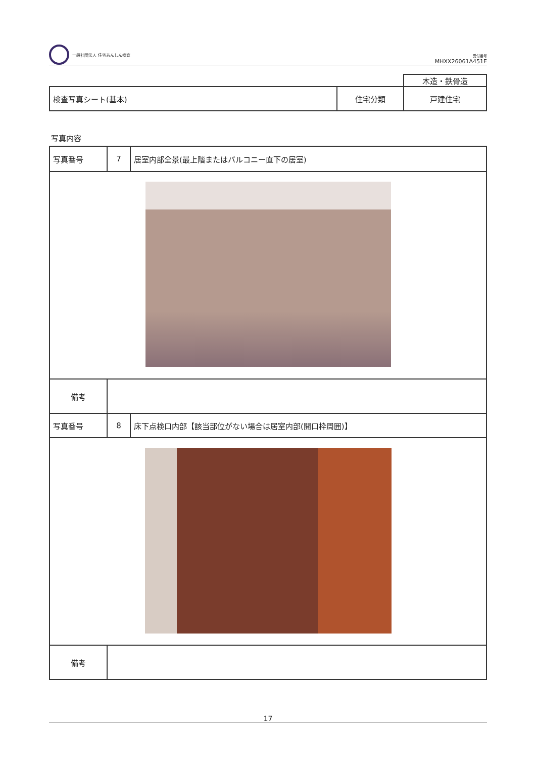一般社団法人 住宅あんしん検査
受付番号
MHXX26061A451E
| | | 木造・鉄骨造 |
| 検査写真シート(基本) | 住宅分類 | 戸建住宅 |
写真内容
| 写真番号 | 7 | 居室内部全景(最上階またはバルコニー直下の居室) |
| 備考 | | |
| 写真番号 | 8 | 床下点検口内部【該当部位がない場合は居室内部(開口枠周囲)】 |
| 備考 | | |
17